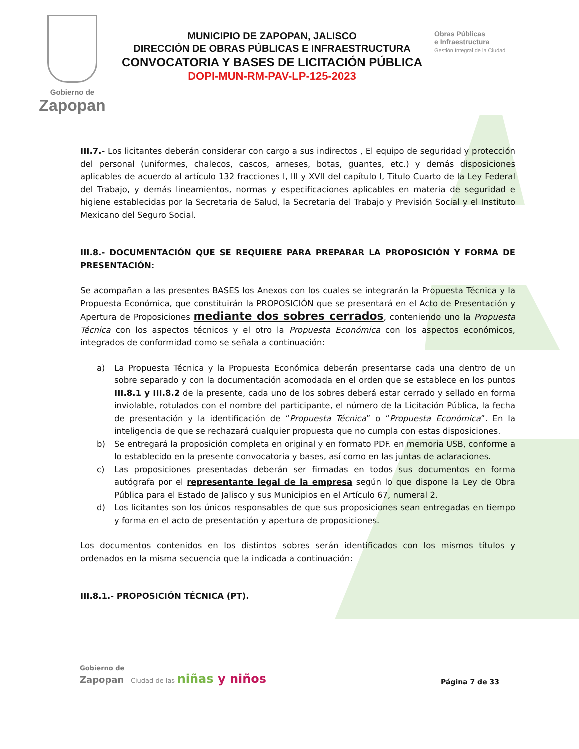Gobierno de
Zapopan
MUNICIPIO DE ZAPOPAN, JALISCO
DIRECCIÓN DE OBRAS PÚBLICAS E INFRAESTRUCTURA
CONVOCATORIA Y BASES DE LICITACIÓN PÚBLICA
DOPI-MUN-RM-PAV-LP-125-2023
Obras Públicas
e Infraestructura
Gestión Integral de la Ciudad
III.7.- Los licitantes deberán considerar con cargo a sus indirectos , El equipo de seguridad y protección del personal (uniformes, chalecos, cascos, arneses, botas, guantes, etc.) y demás disposiciones aplicables de acuerdo al artículo 132 fracciones I, III y XVII del capítulo I, Titulo Cuarto de la Ley Federal del Trabajo, y demás lineamientos, normas y especificaciones aplicables en materia de seguridad e higiene establecidas por la Secretaria de Salud, la Secretaria del Trabajo y Previsión Social y el Instituto Mexicano del Seguro Social.
III.8.- DOCUMENTACIÓN QUE SE REQUIERE PARA PREPARAR LA PROPOSICIÓN Y FORMA DE PRESENTACIÓN:
Se acompañan a las presentes BASES los Anexos con los cuales se integrarán la Propuesta Técnica y la Propuesta Económica, que constituirán la PROPOSICIÓN que se presentará en el Acto de Presentación y Apertura de Proposiciones mediante dos sobres cerrados, conteniendo uno la Propuesta Técnica con los aspectos técnicos y el otro la Propuesta Económica con los aspectos económicos, integrados de conformidad como se señala a continuación:
a) La Propuesta Técnica y la Propuesta Económica deberán presentarse cada una dentro de un sobre separado y con la documentación acomodada en el orden que se establece en los puntos III.8.1 y III.8.2 de la presente, cada uno de los sobres deberá estar cerrado y sellado en forma inviolable, rotulados con el nombre del participante, el número de la Licitación Pública, la fecha de presentación y la identificación de “Propuesta Técnica” o “Propuesta Económica”. En la inteligencia de que se rechazará cualquier propuesta que no cumpla con estas disposiciones.
b) Se entregará la proposición completa en original y en formato PDF. en memoria USB, conforme a lo establecido en la presente convocatoria y bases, así como en las juntas de aclaraciones.
c) Las proposiciones presentadas deberán ser firmadas en todos sus documentos en forma autógrafa por el representante legal de la empresa según lo que dispone la Ley de Obra Pública para el Estado de Jalisco y sus Municipios en el Artículo 67, numeral 2.
d) Los licitantes son los únicos responsables de que sus proposiciones sean entregadas en tiempo y forma en el acto de presentación y apertura de proposiciones.
Los documentos contenidos en los distintos sobres serán identificados con los mismos títulos y ordenados en la misma secuencia que la indicada a continuación:
III.8.1.- PROPOSICIÓN TÉCNICA (PT).
Gobierno de
Zapopan Ciudad de las niñas y niños
Página 7 de 33